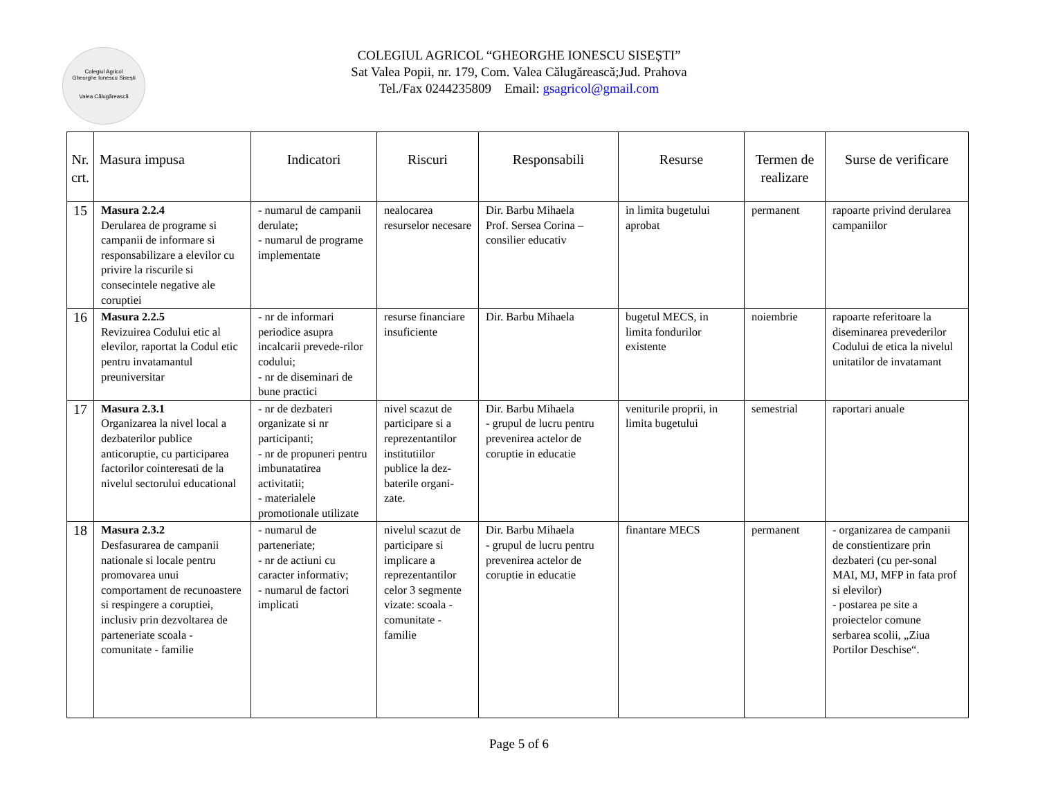Colegiul Agricol
Gheorghe Ionescu Sisești
Valea Călugărească
COLEGIUL AGRICOL “GHEORGHE IONESCU SISEȘTI”
Sat Valea Popii, nr. 179, Com. Valea Călugărească;Jud. Prahova
Tel./Fax 0244235809 Email: gsagricol@gmail.com
| Nr. crt. | Masura impusa | Indicatori | Riscuri | Responsabili | Resurse | Termen de realizare | Surse de verificare |
| --- | --- | --- | --- | --- | --- | --- | --- |
| 15 | Masura 2.2.4 Derularea de programe si campanii de informare si responsabilizare a elevilor cu privire la riscurile si consecintele negative ale coruptiei | - numarul de campanii derulate; - numarul de programe implementate | nealocarea resurselor necesare | Dir. Barbu Mihaela Prof. Sersea Corina – consilier educativ | in limita bugetului aprobat | permanent | rapoarte privind derularea campaniilor |
| 16 | Masura 2.2.5 Revizuirea Codului etic al elevilor, raportat la Codul etic pentru invatamantul preuniversitar | - nr de informari periodice asupra incalcarii prevede-rilor codului; - nr de diseminari de bune practici | resurse financiare insuficiente | Dir. Barbu Mihaela | bugetul MECS, in limita fondurilor existente | noiembrie | rapoarte referitoare la diseminarea prevederilor Codului de etica la nivelul unitatilor de invatamant |
| 17 | Masura 2.3.1 Organizarea la nivel local a dezbaterilor publice anticoruptie, cu participarea factorilor cointeresati de la nivelul sectorului educational | - nr de dezbateri organizate si nr participanti; - nr de propuneri pentru imbunatatirea activitatii; - materialele promotionale utilizate | nivel scazut de participare si a reprezentantilor institutiilor publice la dez-baterile organi-zate. | Dir. Barbu Mihaela - grupul de lucru pentru prevenirea actelor de coruptie in educatie | veniturile proprii, in limita bugetului | semestrial | raportari anuale |
| 18 | Masura 2.3.2 Desfasurarea de campanii nationale si locale pentru promovarea unui comportament de recunoastere si respingere a coruptiei, inclusiv prin dezvoltarea de parteneriate scoala - comunitate - familie | - numarul de parteneriate; - nr de actiuni cu caracter informativ; - numarul de factori implicati | nivelul scazut de participare si implicare a reprezentantilor celor 3 segmente vizate: scoala - comunitate - familie | Dir. Barbu Mihaela - grupul de lucru pentru prevenirea actelor de coruptie in educatie | finantare MECS | permanent | - organizarea de campanii de constientizare prin dezbateri (cu per-sonal MAI, MJ, MFP in fata prof si elevilor) - postarea pe site a proiectelor comune serbarea scolii, „Ziua Portilor Deschise“. |
Page 5 of 6